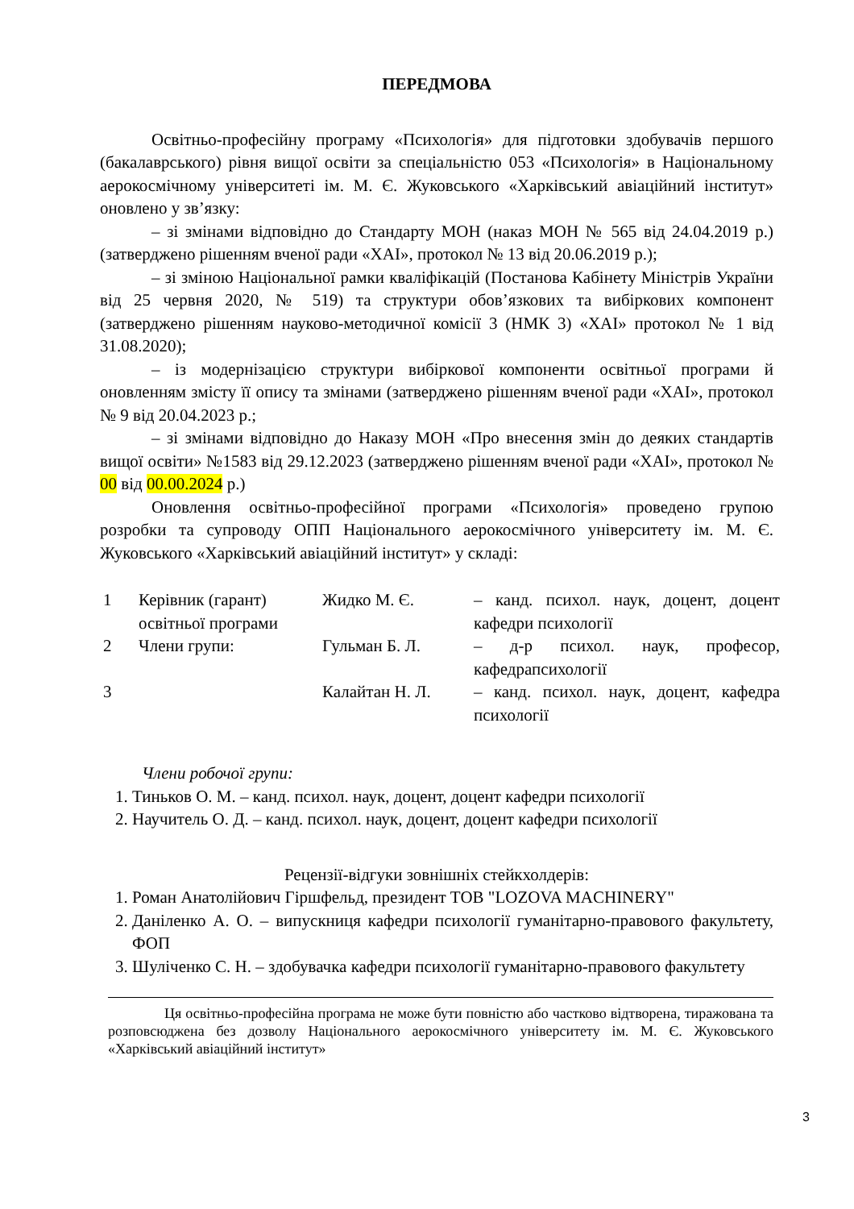ПЕРЕДМОВА
Освітньо-професійну програму «Психологія» для підготовки здобувачів першого (бакалаврського) рівня вищої освіти за спеціальністю 053 «Психологія» в Національному аерокосмічному університеті ім. М. Є. Жуковського «Харківський авіаційний інститут» оновлено у зв’язку:
– зі змінами відповідно до Стандарту МОН (наказ МОН № 565 від 24.04.2019 р.) (затверджено рішенням вченої ради «ХАІ», протокол № 13 від 20.06.2019 р.);
– зі зміною Національної рамки кваліфікацій (Постанова Кабінету Міністрів України від 25 червня 2020, № 519) та структури обов’язкових та вибіркових компонент (затверджено рішенням науково-методичної комісії 3 (НМК 3) «ХАІ» протокол № 1 від 31.08.2020);
– із модернізацією структури вибіркової компоненти освітньої програми й оновленням змісту її опису та змінами (затверджено рішенням вченої ради «ХАІ», протокол № 9 від 20.04.2023 р.;
– зі змінами відповідно до Наказу МОН «Про внесення змін до деяких стандартів вищої освіти» №1583 від 29.12.2023 (затверджено рішенням вченої ради «ХАІ», протокол № 00 від 00.00.2024 р.)
Оновлення освітньо-професійної програми «Психологія» проведено групою розробки та супроводу ОПП Національного аерокосмічного університету ім. М. Є. Жуковського «Харківський авіаційний інститут» у складі:
| 1 | Керівник (гарант) освітньої програми | Жидко М. Є. | – канд. психол. наук, доцент, доцент кафедри психології |
| 2 | Члени групи: | Гульман Б. Л. | – д-р психол. наук, професор, кафедрапсихології |
| 3 | | Калайтан Н. Л. | – канд. психол. наук, доцент, кафедра психології |
Члени робочої групи:
1. Тиньков О. М. – канд. психол. наук, доцент, доцент кафедри психології
2. Научитель О. Д. – канд. психол. наук, доцент, доцент кафедри психології
Рецензії-відгуки зовнішніх стейкхолдерів:
1. Роман Анатолійович Гіршфельд, президент ТОВ "LOZOVA MACHINERY"
2. Даніленко А. О. – випускниця кафедри психології гуманітарно-правового факультету, ФОП
3. Шуліченко С. Н. – здобувачка кафедри психології гуманітарно-правового факультету
Ця освітньо-професійна програма не може бути повністю або частково відтворена, тиражована та розповсюджена без дозволу Національного аерокосмічного університету ім. М. Є. Жуковського «Харківський авіаційний інститут»
3